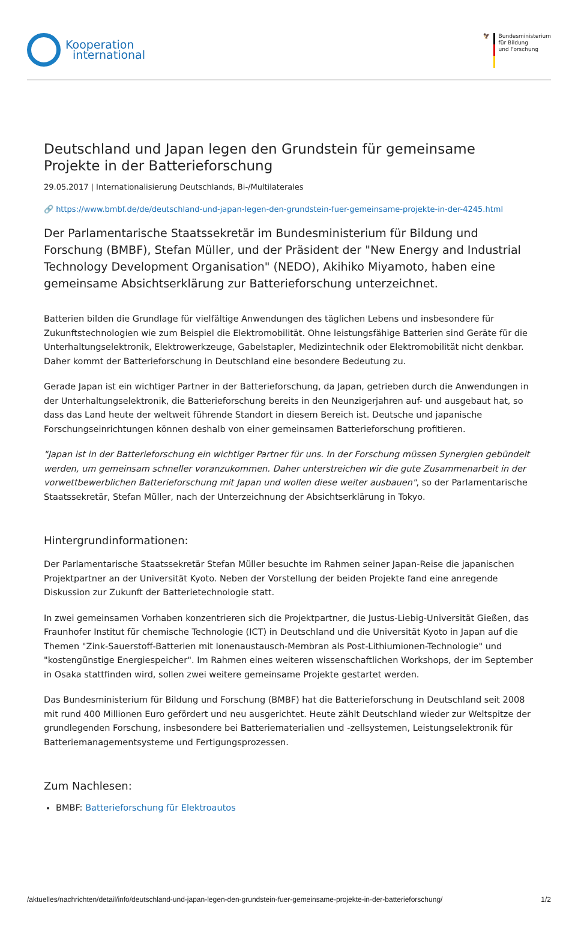Kooperation
international
🦅 Bundesministerium
für Bildung
und Forschung
Deutschland und Japan legen den Grundstein für gemeinsame Projekte in der Batterieforschung
29.05.2017 | Internationalisierung Deutschlands, Bi-/Multilaterales
🔗 https://www.bmbf.de/de/deutschland-und-japan-legen-den-grundstein-fuer-gemeinsame-projekte-in-der-4245.html
Der Parlamentarische Staatssekretär im Bundesministerium für Bildung und Forschung (BMBF), Stefan Müller, und der Präsident der "New Energy and Industrial Technology Development Organisation" (NEDO), Akihiko Miyamoto, haben eine gemeinsame Absichtserklärung zur Batterieforschung unterzeichnet.
Batterien bilden die Grundlage für vielfältige Anwendungen des täglichen Lebens und insbesondere für Zukunftstechnologien wie zum Beispiel die Elektromobilität. Ohne leistungsfähige Batterien sind Geräte für die Unterhaltungselektronik, Elektrowerkzeuge, Gabelstapler, Medizintechnik oder Elektromobilität nicht denkbar. Daher kommt der Batterieforschung in Deutschland eine besondere Bedeutung zu.
Gerade Japan ist ein wichtiger Partner in der Batterieforschung, da Japan, getrieben durch die Anwendungen in der Unterhaltungselektronik, die Batterieforschung bereits in den Neunzigerjahren auf- und ausgebaut hat, so dass das Land heute der weltweit führende Standort in diesem Bereich ist. Deutsche und japanische Forschungseinrichtungen können deshalb von einer gemeinsamen Batterieforschung profitieren.
"Japan ist in der Batterieforschung ein wichtiger Partner für uns. In der Forschung müssen Synergien gebündelt werden, um gemeinsam schneller voranzukommen. Daher unterstreichen wir die gute Zusammenarbeit in der vorwettbewerblichen Batterieforschung mit Japan und wollen diese weiter ausbauen", so der Parlamentarische Staatssekretär, Stefan Müller, nach der Unterzeichnung der Absichtserklärung in Tokyo.
Hintergrundinformationen:
Der Parlamentarische Staatssekretär Stefan Müller besuchte im Rahmen seiner Japan-Reise die japanischen Projektpartner an der Universität Kyoto. Neben der Vorstellung der beiden Projekte fand eine anregende Diskussion zur Zukunft der Batterietechnologie statt.
In zwei gemeinsamen Vorhaben konzentrieren sich die Projektpartner, die Justus-Liebig-Universität Gießen, das Fraunhofer Institut für chemische Technologie (ICT) in Deutschland und die Universität Kyoto in Japan auf die Themen "Zink-Sauerstoff-Batterien mit Ionenaustausch-Membran als Post-Lithiumionen-Technologie" und "kostengünstige Energiespeicher". Im Rahmen eines weiteren wissenschaftlichen Workshops, der im September in Osaka stattfinden wird, sollen zwei weitere gemeinsame Projekte gestartet werden.
Das Bundesministerium für Bildung und Forschung (BMBF) hat die Batterieforschung in Deutschland seit 2008 mit rund 400 Millionen Euro gefördert und neu ausgerichtet. Heute zählt Deutschland wieder zur Weltspitze der grundlegenden Forschung, insbesondere bei Batteriematerialien und -zellsystemen, Leistungselektronik für Batteriemanagementsysteme und Fertigungsprozessen.
Zum Nachlesen:
BMBF: Batterieforschung für Elektroautos
/aktuelles/nachrichten/detail/info/deutschland-und-japan-legen-den-grundstein-fuer-gemeinsame-projekte-in-der-batterieforschung/ 1/2